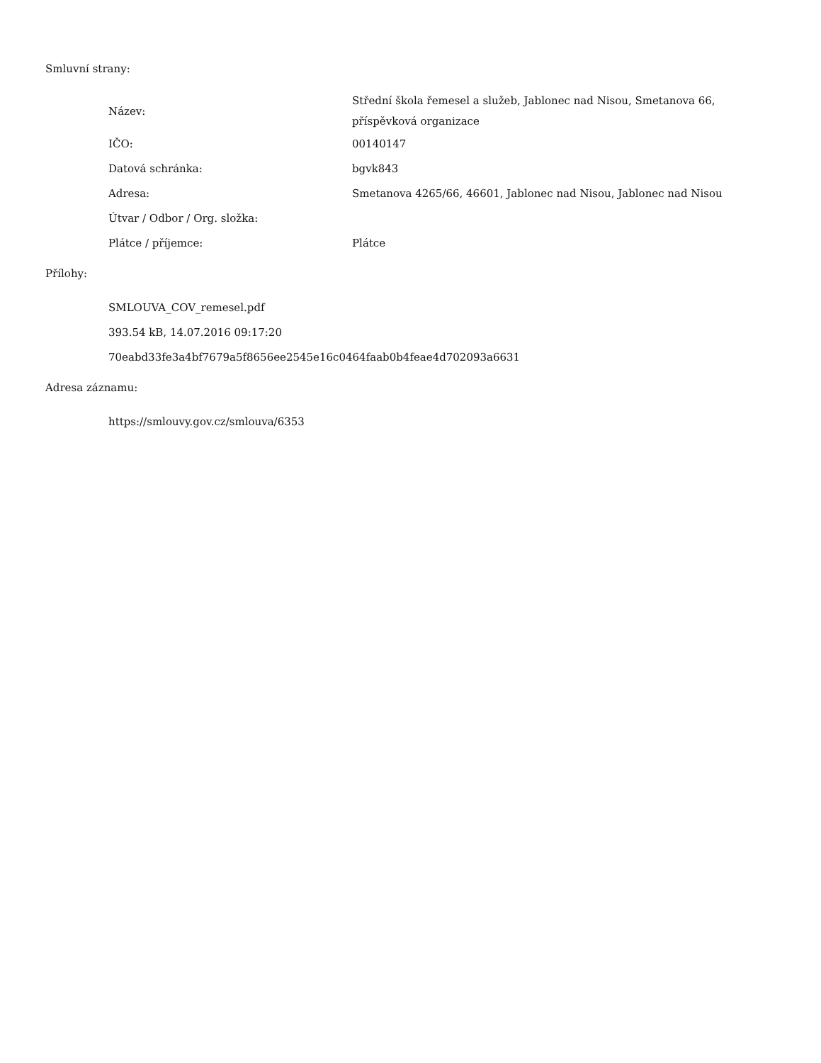Smluvní strany:
| Název: | Střední škola řemesel a služeb, Jablonec nad Nisou, Smetanova 66, příspěvková organizace |
| IČO: | 00140147 |
| Datová schránka: | bgvk843 |
| Adresa: | Smetanova 4265/66, 46601, Jablonec nad Nisou, Jablonec nad Nisou |
| Útvar / Odbor / Org. složka: | |
| Plátce / příjemce: | Plátce |
Přílohy:
SMLOUVA_COV_remesel.pdf
393.54 kB, 14.07.2016 09:17:20
70eabd33fe3a4bf7679a5f8656ee2545e16c0464faab0b4feae4d702093a6631
Adresa záznamu:
https://smlouvy.gov.cz/smlouva/6353